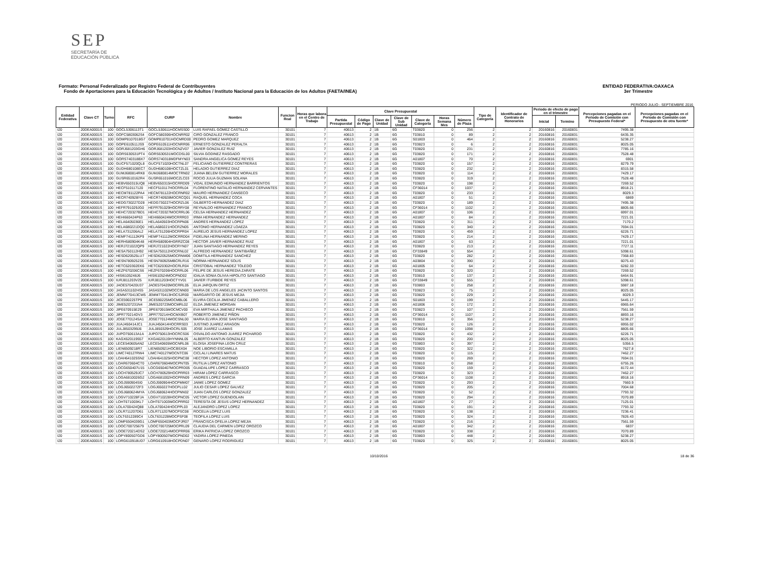SEP
SECRETARÍA DE
EDUCACIÓN PÚBLICA
Formato: Personal Federalizado por Registro Federal de Contribuyentes
Fondo de Aportaciones para la Educación Tecnológica y de Adultos / Instituto Nacional para la Educación de los Adultos (FAETA/INEA)
ENTIDAD FEDERATIVA:OAXACA
3er Trimestre
PERIODO JULIO - SEPTIEMBRE 2016
| Entidad Federativa | Clave CT | Turno | RFC | CURP | Nombre | Funcion Real | Horas que labora en el Centro de Trabajo | Clave Presupuestal | | | | | | | Tipo de Categoría | Identificador de Contrato de Honorarios | Periodo de efecto de pago en el trimestre | | Percepciones pagadas en el Periodo de Comisión con Presupuesto Federal* | Percepciones pagadas en el Periodo de Comisión con Presupuesto de otra fuente* |
| --- | --- | --- | --- | --- | --- | --- | --- | --- | --- | --- | --- | --- | --- | --- | --- | --- | --- | --- | --- | --- |
| | | | | | | | | Partida Presupuestal | Código de Pago | Clave de Unidad | Clave de Sub Unidad | Clave de Categoría | Horas Semana Mes | Número de Plaza | | | Inicial | Termino | | |
| I20 | 20DEA0001S | 100 | GOCL5306113T1 | GOCL530611HOCMSS00 | LUIS RAFAEL GOMEZ CASTILLO | 30101 | 7 | 40613 | 2 | 1B | 6G | T03820 | 0 | 256 | 2 | 2 | 20160816 | 20160831 | 7495.38 | |
| I20 | 20DEA0001S | 100 | GOFC5803062S4 | GOFC580306HOCNRR02 | CIRO GONZALEZ FRANCO | 30101 | 7 | 40613 | 2 | 1B | 6G | T03810 | 0 | 89 | 2 | 2 | 20160816 | 20160831 | 6435.35 | |
| I20 | 20DEA0001S | 100 | GOMP8107018G7 | GOMP810701HOCMRD00 | PEDRO GOMEZ MARQUEZ | 30101 | 7 | 40613 | 2 | 1B | 6G | S01803 | 0 | 464 | 2 | 2 | 20160816 | 20160831 | 5238.27 | |
| I20 | 20DEA0001S | 100 | GOPE610511JS9 | GOPE610511HOCNRR06 | ERNESTO GONZALEZ PERALTA | 30101 | 7 | 40613 | 2 | 1B | 6G | T03823 | 0 | 6 | 2 | 2 | 20160816 | 20160831 | 8025.05 | |
| I20 | 20DEA0001S | 100 | GORJ681203GH6 | GORJ681203HOCNZV07 | JAVIER GONZALEZ RUIZ | 30101 | 7 | 40613 | 2 | 1B | 6G | T03820 | 0 | 231 | 2 | 2 | 20160816 | 20160831 | 7785.16 | |
| I20 | 20DEA0001S | 100 | GORS630531PT4 | GORS630531MOCDSL00 | SILVIA GODINEZ RASGADO | 30101 | 7 | 40613 | 2 | 1B | 6G | T03820 | 0 | 171 | 2 | 2 | 20160816 | 20160831 | 7528.48 | |
| I20 | 20DEA0001S | 100 | GORS740318BX7 | GORS740318MDFMYN03 | SANDRA ANGELICA GOMEZ REYES | 30101 | 7 | 40613 | 2 | 1B | 6G | A01807 | 0 | 70 | 2 | 2 | 20160816 | 20160831 | 6901 | |
| I20 | 20DEA0001S | 100 | GUCF571020QL8 | GUCF571020HOCTNL07 | FELICIANO GUTIERREZ CONTRERAS | 30101 | 7 | 40613 | 2 | 1B | 6G | T03820 | 0 | 157 | 2 | 2 | 20160816 | 20160831 | 8279.79 | |
| I20 | 20DEA0001S | 100 | GUDH680108EC7 | GUDH680108HOCTZL01 | HELADIO GUTIERREZ DIAZ | 30101 | 7 | 40613 | 2 | 1B | 6G | T03820 | 0 | 232 | 2 | 2 | 20160816 | 20160831 | 8315.58 | |
| I20 | 20DEA0001S | 100 | GUMJ680814RK8 | GUMJ680814MOCTRN02 | JUANA BELEM GUTIERREZ MORALES | 30101 | 7 | 40613 | 2 | 1B | 6G | T03820 | 0 | 114 | 2 | 2 | 20160816 | 20160831 | 7429.17 | |
| I20 | 20DEA0001S | 100 | GUSR6510162R4 | GUSR651016MOCZLC03 | ROCIO JULIA GUZMAN SOLANA | 30101 | 7 | 40613 | 2 | 1B | 6G | T03820 | 0 | 319 | 2 | 2 | 20160816 | 20160831 | 7528.48 | |
| I20 | 20DEA0001S | 100 | HEBV650315UQ8 | HEBV650315HOCRRD09 | VIDAL EDMUNDO HERNANDEZ BARRIENTOS | 30101 | 7 | 40613 | 2 | 1B | 6G | T03820 | 0 | 198 | 2 | 2 | 20160816 | 20160831 | 7269.52 | |
| I20 | 20DEA0001S | 100 | HECF510117120 | HECF510117HOCRRL04 | FLORENTINO NATALIO HERNANDEZ CERVANTES | 30101 | 7 | 40613 | 2 | 1B | 6G | CF36014 | 0 | 1037 | 2 | 2 | 20160816 | 20160831 | 8918.21 | |
| I20 | 20DEA0001S | 100 | HECM781122PA4 | HECM781122HOCRNR02 | MAURO HERNANDEZ CANSECO | 30101 | 7 | 40613 | 2 | 1B | 6G | T03820 | 0 | 233 | 2 | 2 | 20160816 | 20160831 | 8029.3 | |
| I20 | 20DEA0001S | 100 | HECR740928IY6 | HECR740928MOCRCQ01 | RAQUEL HERNANDEZ COCA | 30101 | 7 | 40613 | 2 | 1B | 6G | A01807 | 0 | 51 | 2 | 2 | 20160816 | 20160831 | 6869 | |
| I20 | 20DEA0001S | 100 | HEDG730227D28 | HEDG730227HOCRZL06 | GILBERTO HERNANDEZ DIAZ | 30101 | 7 | 40613 | 2 | 1B | 6G | T03820 | 0 | 189 | 2 | 2 | 20160816 | 20160831 | 7495.38 | |
| I20 | 20DEA0001S | 100 | HEFR791029JG0 | HEFR791029HOCRRY08 | REYNALDO HERNANDEZ FRANCO | 30101 | 7 | 40613 | 2 | 1B | 6G | CF36014 | 0 | 1102 | 2 | 2 | 20160816 | 20160831 | 8805.66 | |
| I20 | 20DEA0001S | 100 | HEHC720327BD1 | HEHC720327MOCRRL06 | CELSA HERNANDEZ HERNANDEZ | 30101 | 7 | 40613 | 2 | 1B | 6G | A01807 | 0 | 106 | 2 | 2 | 20160816 | 20160831 | 6997.01 | |
| I20 | 20DEA0001S | 100 | HEHI660424P63 | HEHI660424MOCRRR03 | IRMA HERNANDEZ HERNANDEZ | 30101 | 7 | 40613 | 2 | 1B | 6G | A01807 | 0 | 84 | 2 | 2 | 20160816 | 20160831 | 7221.01 | |
| I20 | 20DEA0001S | 100 | HELA6405036E1 | HELA640503HOCRPN06 | ANDRES HERNANDEZ LOPEZ | 30101 | 7 | 40613 | 2 | 1B | 6G | T03820 | 0 | 311 | 2 | 2 | 20160816 | 20160831 | 7170.2 | |
| I20 | 20DEA0001S | 100 | HELA680221DQ0 | HELA680221HOCRZN05 | ANTONIO HERNANDEZ LOAEZA | 30101 | 7 | 40613 | 2 | 1B | 6G | T03820 | 0 | 340 | 2 | 2 | 20160816 | 20160831 | 7694.01 | |
| I20 | 20DEA0001S | 100 | HELA731206AL2 | HELA731206HOCRPR04 | AURELIO JESUS HERNANDEZ LOPEZ | 30101 | 7 | 40613 | 2 | 1B | 6G | T03820 | 0 | 459 | 2 | 2 | 20160816 | 20160831 | 6226.71 | |
| I20 | 20DEA0001S | 100 | HEMF741112KP9 | HEMF741112MOCRRD04 | FIDELINA HERNANDEZ MERINO | 30101 | 7 | 40613 | 2 | 1B | 6G | T03820 | 0 | 214 | 2 | 2 | 20160816 | 20160831 | 7429.17 | |
| I20 | 20DEA0001S | 100 | HERH580904K48 | HERH580904HGRRZC08 | HECTOR JAVIER HERNANDEZ RUIZ | 30101 | 7 | 40613 | 2 | 1B | 6G | A01807 | 0 | 63 | 2 | 2 | 20160816 | 20160831 | 7221.01 | |
| I20 | 20DEA0001S | 100 | HERJ721022QP9 | HERJ721022HOCRYN07 | JUAN SANTIAGO HERNANDEZ REYES | 30101 | 7 | 40613 | 2 | 1B | 6G | T03820 | 0 | 213 | 2 | 2 | 20160816 | 20160831 | 7727.11 | |
| I20 | 20DEA0001S | 100 | HESA750112H92 | HESA750112HOCRNL02 | ALFREDO HERNANDEZ SANTIBAÑEZ | 30101 | 7 | 40613 | 2 | 1B | 6G | CF33849 | 0 | 554 | 2 | 2 | 20160816 | 20160831 | 5398.61 | |
| I20 | 20DEA0001S | 100 | HESD620525LU7 | HESD620525MOCRNM06 | DOMITILA HERNANDEZ SANCHEZ | 30101 | 7 | 40613 | 2 | 1B | 6G | T03820 | 0 | 282 | 2 | 2 | 20160816 | 20160831 | 7368.83 | |
| I20 | 20DEA0001S | 100 | HESN780925235 | HESN780925MBCRLR16 | NORMA HERNANDEZ SOLIS | 30101 | 7 | 40613 | 2 | 1B | 6G | A03804 | 0 | 390 | 2 | 2 | 20160816 | 20160831 | 6075.43 | |
| I20 | 20DEA0001S | 100 | HETC620302EK6 | HETC620302HOCRLR04 | CRISTOBAL HERNANDEZ TOLEDO | 30101 | 7 | 40613 | 2 | 1B | 6G | A01805 | 0 | 64 | 2 | 2 | 20160816 | 20160831 | 6282.33 | |
| I20 | 20DEA0001S | 100 | HEZF670206CS6 | HEZF670206HOCRRL06 | FELIPE DE JESUS HEREDIA ZARATE | 30101 | 7 | 40613 | 2 | 1B | 6G | T03820 | 0 | 320 | 2 | 2 | 20160816 | 20160831 | 7269.52 | |
| I20 | 20DEA0001S | 100 | HISI6105248J6 | HISI610524MOCPND02 | IDALIA SONIA OLIVIA HIPOLITO SANTIAGO | 30101 | 7 | 40613 | 2 | 1B | 6G | T03810 | 0 | 137 | 2 | 2 | 20160816 | 20160831 | 6464.91 | |
| I20 | 20DEA0001S | 100 | IURJ811203V25 | IURJ811203HOCTYV01 | JAVIER ITURBIDE REYES | 30101 | 7 | 40613 | 2 | 1B | 6G | CF33849 | 0 | 555 | 2 | 2 | 20160816 | 20160831 | 5398.61 | |
| I20 | 20DEA0001S | 100 | JAOE570420U37 | JAOE570420MOCRRL05 | ELIA JARQUIN ORTIZ | 30101 | 7 | 40613 | 2 | 1B | 6G | T03803 | 0 | 258 | 2 | 2 | 20160816 | 20160831 | 5987.18 | |
| I20 | 20DEA0001S | 100 | JASA531102HS5 | JASA531102MOCCNN00 | MARIA DE LOS ANGELES JACINTO SANTOS | 30101 | 7 | 40613 | 2 | 1B | 6G | T03823 | 0 | 75 | 2 | 2 | 20160816 | 20160831 | 8025.05 | |
| I20 | 20DEA0001S | 100 | JEMM770413CW5 | JEMM770413HOCSJR00 | MARGARITO DE JESUS MEJIA | 30101 | 7 | 40613 | 2 | 1B | 6G | T03820 | 0 | 229 | 2 | 2 | 20160816 | 20160831 | 8029.3 | |
| I20 | 20DEA0001S | 100 | JICE590225TP9 | JICE590225MOCMBL06 | ELVIRA CECILIA JIMENEZ CABALLERO | 30101 | 7 | 40613 | 2 | 1B | 6G | S01803 | 0 | 199 | 2 | 2 | 20160816 | 20160831 | 5445.17 | |
| I20 | 20DEA0001S | 100 | JIME5207231N4 | JIME520723MOCMRL02 | ELDA JIMENEZ MORGAN | 30101 | 7 | 40613 | 2 | 1B | 6G | A01806 | 0 | 172 | 2 | 2 | 20160816 | 20160831 | 6965.64 | |
| I20 | 20DEA0001S | 100 | JIPE670915E29 | JIPE670915MOCMCV00 | EVA MIRTHALA JIMENEZ PACHECO | 30101 | 7 | 40613 | 2 | 1B | 6G | T03823 | 0 | 107 | 2 | 2 | 20160816 | 20160831 | 7561.59 | |
| I20 | 20DEA0001S | 100 | JIPR770214DV3 | JIPR770214HOCMXB07 | ROBERTO JIMENEZ PIÑON | 30101 | 7 | 40613 | 2 | 1B | 6G | CF36014 | 0 | 1107 | 2 | 2 | 20160816 | 20160831 | 8893.16 | |
| I20 | 20DEA0001S | 100 | JOSE770124SA1 | JOSE770124MOCSNL00 | MARIA ELVIRA JOSE SANTIAGO | 30101 | 7 | 40613 | 2 | 1B | 6G | T03810 | 0 | 356 | 2 | 2 | 20160816 | 20160831 | 5238.27 | |
| I20 | 20DEA0001S | 100 | JUAJ450414JC1 | JUAJ450414HOCRRS03 | JUSTINO JUAREZ ARAGON | 30101 | 7 | 40613 | 2 | 1B | 6G | T03820 | 0 | 126 | 2 | 2 | 20160816 | 20160831 | 6955.02 | |
| I20 | 20DEA0001S | 100 | JULJ8503299J6 | JULJ850329HOCRLS05 | JOSE JUAREZ LLAMAS | 30101 | 7 | 40613 | 2 | 1B | 6G | CF36014 | 0 | 1098 | 2 | 2 | 20160816 | 20160831 | 8805.66 | |
| I20 | 20DEA0001S | 100 | JUPO750613A1A | JUPO750613HOCRCS06 | OSVALDO ANTONIO JUAREZ PICHARDO | 30101 | 7 | 40613 | 2 | 1B | 6G | T03820 | 0 | 432 | 2 | 2 | 20160816 | 20160831 | 6226.71 | |
| I20 | 20DEA0001S | 100 | KAGX620119557 | KXGA620119HYNNNL05 | ALBERTO KANTUN GONZALEZ | 30101 | 7 | 40613 | 2 | 1B | 6G | T03820 | 0 | 200 | 2 | 2 | 20160816 | 20160831 | 8025.05 | |
| I20 | 20DEA0001S | 100 | LECE540605AN2 | LECE540605MOCNRL06 | ELOISA JOSEFINA LEON CRUZ | 30101 | 7 | 40613 | 2 | 1B | 6G | T03803 | 0 | 397 | 2 | 2 | 20160816 | 20160831 | 5356.5 | |
| I20 | 20DEA0001S | 100 | LIEN6509218R7 | LIEN650921HOCBSX04 | NOE LIBORIO ESCAMILLA | 30101 | 7 | 40613 | 2 | 1B | 6G | T03820 | 0 | 322 | 2 | 2 | 20160816 | 20160831 | 7627.8 | |
| I20 | 20DEA0001S | 100 | LIMC740127RW4 | LIMC740127MOCNTC06 | CICLALI LINARES MATUS | 30101 | 7 | 40613 | 2 | 1B | 6G | T03820 | 0 | 115 | 2 | 2 | 20160816 | 20160831 | 7462.27 | |
| I20 | 20DEA0001S | 100 | LOAH641025SN2 | LOAH641025HOCPNC08 | HECTOR LOPEZ ANTONIO | 30101 | 7 | 40613 | 2 | 1B | 6G | T03820 | 0 | 269 | 2 | 2 | 20160816 | 20160831 | 7694.01 | |
| I20 | 20DEA0001S | 100 | LOAR670604CT0 | LOAR670604MOCPNT05 | RUTILIA LOPEZ ANTONIO | 30101 | 7 | 40613 | 2 | 1B | 6G | T03810 | 0 | 268 | 2 | 2 | 20160816 | 20160831 | 6755.26 | |
| I20 | 20DEA0001S | 100 | LOCG650407U15 | LOCG650407MOCPRD05 | GUADALUPE LOPEZ CARRASCO | 30101 | 7 | 40613 | 2 | 1B | 6G | T03820 | 0 | 159 | 2 | 2 | 20160816 | 20160831 | 8172.44 | |
| I20 | 20DEA0001S | 100 | LOCH780529JC7 | LOCH780529HOCPRR03 | HIRAM LOPEZ CARRASCO | 30101 | 7 | 40613 | 2 | 1B | 6G | T03820 | 0 | 323 | 2 | 2 | 20160816 | 20160831 | 7462.27 | |
| I20 | 20DEA0001S | 100 | LOGA6810026G2 | LOGA681002HOCPRN09 | ANDRES LOPEZ GARCIA | 30101 | 7 | 40613 | 2 | 1B | 6G | CF36014 | 0 | 1108 | 2 | 2 | 20160816 | 20160831 | 8918.16 | |
| I20 | 20DEA0001S | 100 | LOGJ590904SI0 | LOGJ590904HOCPMM07 | JAIME LOPEZ GOMEZ | 30101 | 7 | 40613 | 2 | 1B | 6G | T03820 | 0 | 293 | 2 | 2 | 20160816 | 20160831 | 7660.9 | |
| I20 | 20DEA0001S | 100 | LOGJ650227ZF3 | LOGJ650227HOCPLL02 | JULIO CESAR LOPEZ GALVEZ | 30101 | 7 | 40613 | 2 | 1B | 6G | T03820 | 0 | 205 | 2 | 2 | 20160816 | 20160831 | 7004.68 | |
| I20 | 20DEA0001S | 100 | LOGJ680624MYA | LOGJ680624HOCPNN02 | JUAN CARLOS LOPEZ GONZALEZ | 30101 | 7 | 40613 | 2 | 1B | 6G | T03820 | 0 | 52 | 2 | 2 | 20160816 | 20160831 | 7793.32 | |
| I20 | 20DEA0001S | 100 | LOGV710228FJA | LOGV710228HOCPNC05 | VICTOR LOPEZ GUENDOLAIN | 30101 | 7 | 40613 | 2 | 1B | 6G | T03820 | 0 | 294 | 2 | 2 | 20160816 | 20160831 | 7070.89 | |
| I20 | 20DEA0001S | 100 | LOHT671003KL7 | LOHT671003MOCPRR02 | TERESITA DE JESUS LOPEZ HERNANDEZ | 30101 | 7 | 40613 | 2 | 1B | 6G | A01807 | 0 | 27 | 2 | 2 | 20160816 | 20160831 | 7125.01 | |
| I20 | 20DEA0001S | 100 | LOLA700424Q88 | LOLA700424HOCPPL03 | ALEJANDRO LOPEZ LOPEZ | 30101 | 7 | 40613 | 2 | 1B | 6G | T03820 | 0 | 191 | 2 | 2 | 20160816 | 20160831 | 7793.32 | |
| I20 | 20DEA0001S | 100 | LOLR711207D61 | LOLR711207MOCPSC08 | ROCELIA LOPEZ LUIS | 30101 | 7 | 40613 | 2 | 1B | 6G | T03820 | 0 | 138 | 2 | 2 | 20160816 | 20160831 | 7236.41 | |
| I20 | 20DEA0001S | 100 | LOLT6312289C4 | LOLT631228MOCPSF08 | TEOFILA LOPEZ LUIS | 30101 | 7 | 40613 | 2 | 1B | 6G | T03820 | 0 | 324 | 2 | 2 | 20160816 | 20160831 | 7826.43 | |
| I20 | 20DEA0001S | 100 | LOMF6504039G1 | LOMF650403MOCPJR07 | FRANCISCA OFELIA LOPEZ MEJIA | 30101 | 7 | 40613 | 2 | 1B | 6G | T03820 | 0 | 216 | 2 | 2 | 20160816 | 20160831 | 7561.59 | |
| I20 | 20DEA0001S | 100 | LOOC700725679 | LOOC700725MOCPRL09 | CLAUDIA DEL CARMEN LOPEZ OROZCO | 30101 | 7 | 40613 | 2 | 1B | 6G | A01807 | 0 | 342 | 2 | 2 | 20160816 | 20160831 | 6837 | |
| I20 | 20DEA0001S | 100 | LOOE720214DS2 | LOOE720214MOCPRR06 | ERIKA PATRICIA LOPEZ OROZCO | 30101 | 7 | 40613 | 2 | 1B | 6G | T03820 | 0 | 338 | 2 | 2 | 20160816 | 20160831 | 7070.89 | |
| I20 | 20DEA0001S | 100 | LOPY800507GD6 | LOPY800507MOCPND02 | YADIRA LOPEZ PINEDA | 30101 | 7 | 40613 | 2 | 1B | 6G | T03803 | 0 | 448 | 2 | 2 | 20160816 | 20160831 | 5238.27 | |
| I20 | 20DEA0001S | 100 | LORG610918UD7 | LORG610918HOCPDN07 | GENARO LOPEZ RODRIGUEZ | 30101 | 7 | 40613 | 2 | 1B | 6G | T03820 | 0 | 325 | 2 | 2 | 20160816 | 20160831 | 8025.05 | |
10/10/2016 18 de 36